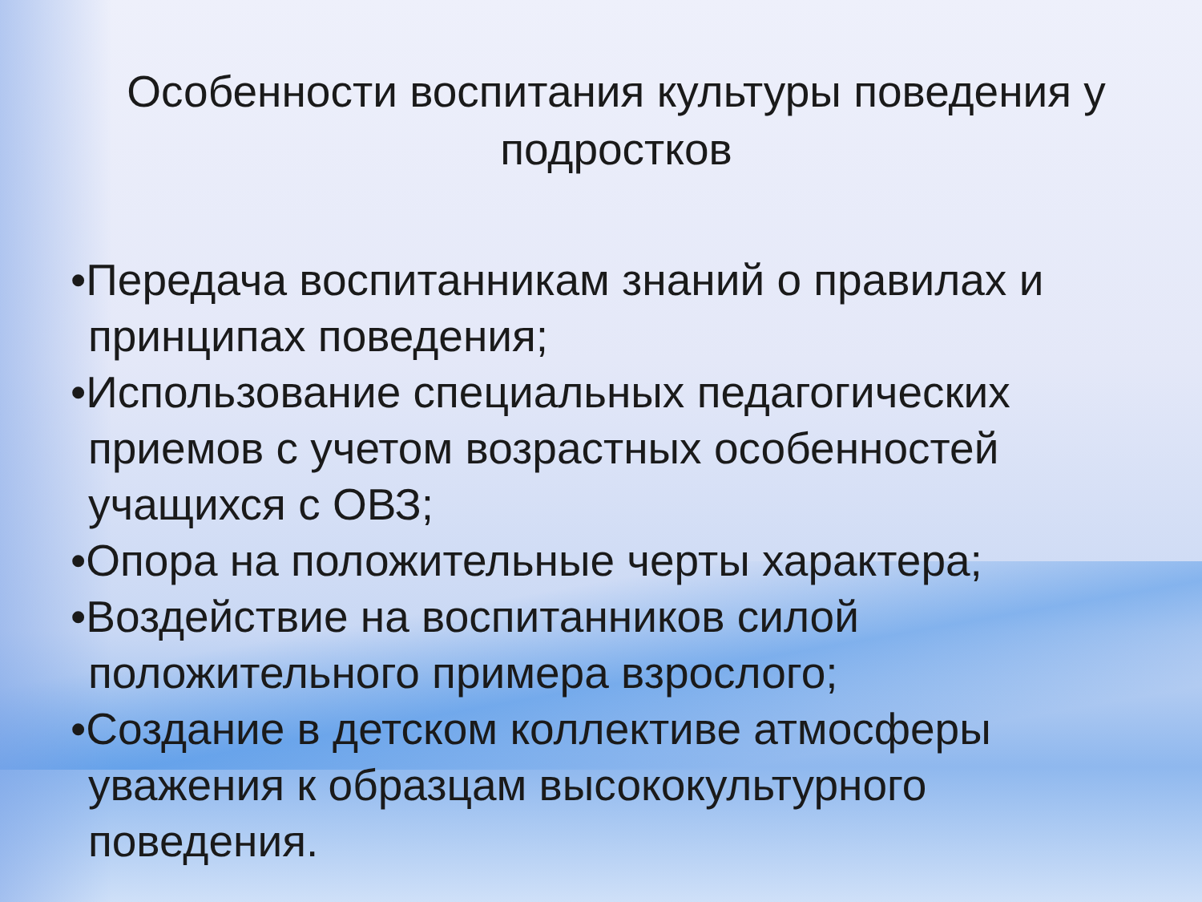Особенности воспитания культуры поведения у подростков
•Передача воспитанникам знаний о правилах и принципах поведения;
•Использование специальных педагогических приемов с учетом возрастных особенностей учащихся с ОВЗ;
•Опора на положительные черты характера;
•Воздействие на воспитанников силой положительного примера взрослого;
•Создание в детском коллективе атмосферы уважения к образцам высококультурного поведения.